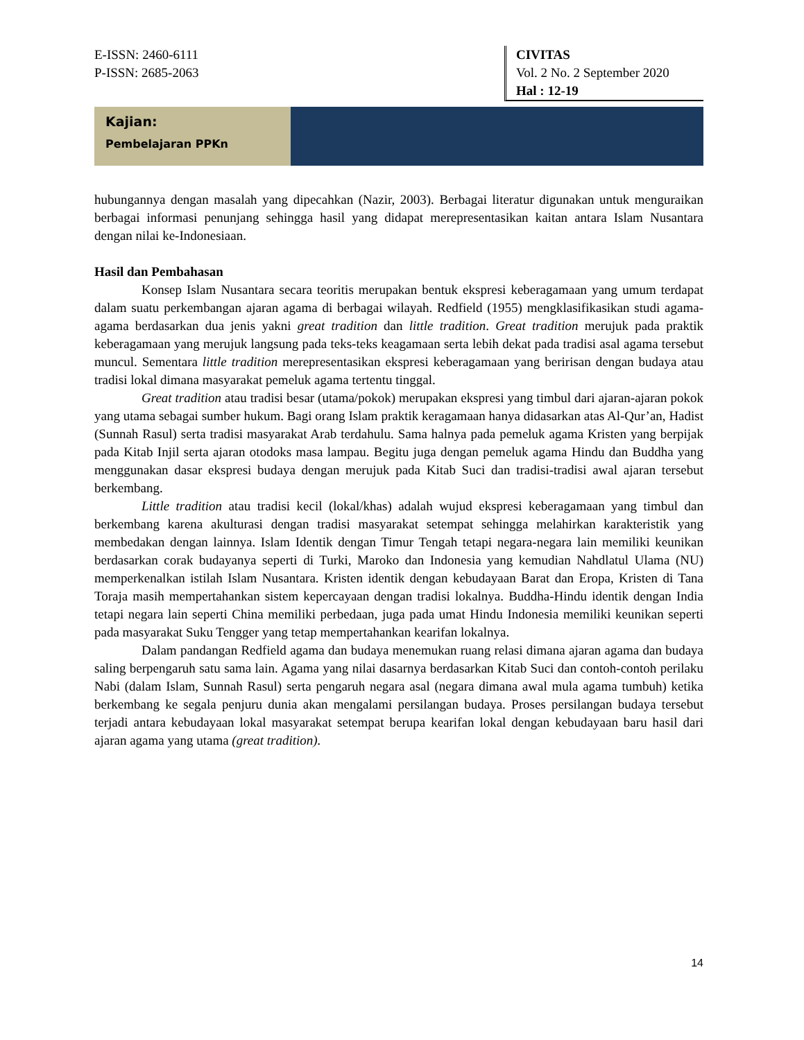E-ISSN: 2460-6111
P-ISSN: 2685-2063
CIVITAS
Vol. 2 No. 2 September 2020
Hal : 12-19
Kajian:
Pembelajaran PPKn
hubungannya dengan masalah yang dipecahkan (Nazir, 2003). Berbagai literatur digunakan untuk menguraikan berbagai informasi penunjang sehingga hasil yang didapat merepresentasikan kaitan antara Islam Nusantara dengan nilai ke-Indonesiaan.
Hasil dan Pembahasan
Konsep Islam Nusantara secara teoritis merupakan bentuk ekspresi keberagamaan yang umum terdapat dalam suatu perkembangan ajaran agama di berbagai wilayah. Redfield (1955) mengklasifikasikan studi agama-agama berdasarkan dua jenis yakni great tradition dan little tradition. Great tradition merujuk pada praktik keberagamaan yang merujuk langsung pada teks-teks keagamaan serta lebih dekat pada tradisi asal agama tersebut muncul. Sementara little tradition merepresentasikan ekspresi keberagamaan yang beririsan dengan budaya atau tradisi lokal dimana masyarakat pemeluk agama tertentu tinggal.
Great tradition atau tradisi besar (utama/pokok) merupakan ekspresi yang timbul dari ajaran-ajaran pokok yang utama sebagai sumber hukum. Bagi orang Islam praktik keragamaan hanya didasarkan atas Al-Qur’an, Hadist (Sunnah Rasul) serta tradisi masyarakat Arab terdahulu. Sama halnya pada pemeluk agama Kristen yang berpijak pada Kitab Injil serta ajaran otodoks masa lampau. Begitu juga dengan pemeluk agama Hindu dan Buddha yang menggunakan dasar ekspresi budaya dengan merujuk pada Kitab Suci dan tradisi-tradisi awal ajaran tersebut berkembang.
Little tradition atau tradisi kecil (lokal/khas) adalah wujud ekspresi keberagamaan yang timbul dan berkembang karena akulturasi dengan tradisi masyarakat setempat sehingga melahirkan karakteristik yang membedakan dengan lainnya. Islam Identik dengan Timur Tengah tetapi negara-negara lain memiliki keunikan berdasarkan corak budayanya seperti di Turki, Maroko dan Indonesia yang kemudian Nahdlatul Ulama (NU) memperkenalkan istilah Islam Nusantara. Kristen identik dengan kebudayaan Barat dan Eropa, Kristen di Tana Toraja masih mempertahankan sistem kepercayaan dengan tradisi lokalnya. Buddha-Hindu identik dengan India tetapi negara lain seperti China memiliki perbedaan, juga pada umat Hindu Indonesia memiliki keunikan seperti pada masyarakat Suku Tengger yang tetap mempertahankan kearifan lokalnya.
Dalam pandangan Redfield agama dan budaya menemukan ruang relasi dimana ajaran agama dan budaya saling berpengaruh satu sama lain. Agama yang nilai dasarnya berdasarkan Kitab Suci dan contoh-contoh perilaku Nabi (dalam Islam, Sunnah Rasul) serta pengaruh negara asal (negara dimana awal mula agama tumbuh) ketika berkembang ke segala penjuru dunia akan mengalami persilangan budaya. Proses persilangan budaya tersebut terjadi antara kebudayaan lokal masyarakat setempat berupa kearifan lokal dengan kebudayaan baru hasil dari ajaran agama yang utama (great tradition).
14